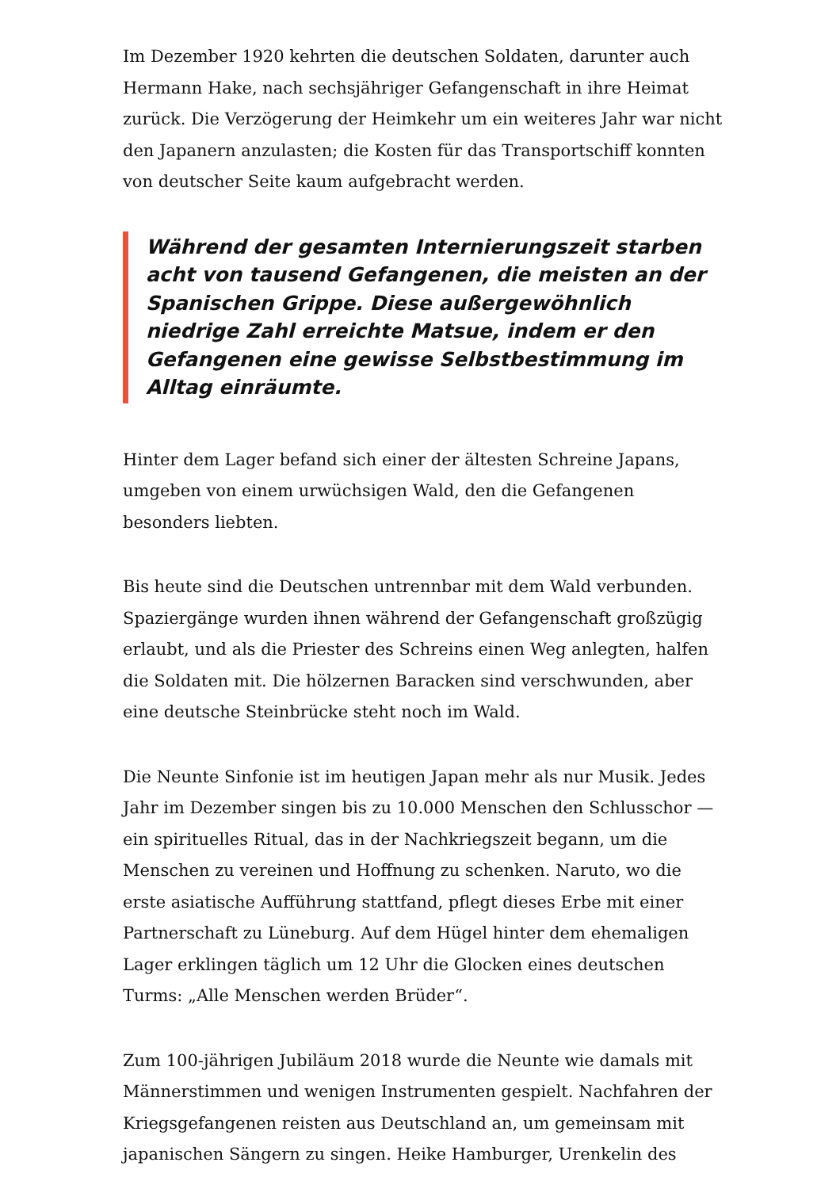Im Dezember 1920 kehrten die deutschen Soldaten, darunter auch Hermann Hake, nach sechsjähriger Gefangenschaft in ihre Heimat zurück. Die Verzögerung der Heimkehr um ein weiteres Jahr war nicht den Japanern anzulasten; die Kosten für das Transportschiff konnten von deutscher Seite kaum aufgebracht werden.
Während der gesamten Internierungszeit starben acht von tausend Gefangenen, die meisten an der Spanischen Grippe. Diese außergewöhnlich niedrige Zahl erreichte Matsue, indem er den Gefangenen eine gewisse Selbstbestimmung im Alltag einräumte.
Hinter dem Lager befand sich einer der ältesten Schreine Japans, umgeben von einem urwüchsigen Wald, den die Gefangenen besonders liebten.
Bis heute sind die Deutschen untrennbar mit dem Wald verbunden. Spaziergänge wurden ihnen während der Gefangenschaft großzügig erlaubt, und als die Priester des Schreins einen Weg anlegten, halfen die Soldaten mit. Die hölzernen Baracken sind verschwunden, aber eine deutsche Steinbrücke steht noch im Wald.
Die Neunte Sinfonie ist im heutigen Japan mehr als nur Musik. Jedes Jahr im Dezember singen bis zu 10.000 Menschen den Schlusschor — ein spirituelles Ritual, das in der Nachkriegszeit begann, um die Menschen zu vereinen und Hoffnung zu schenken. Naruto, wo die erste asiatische Aufführung stattfand, pflegt dieses Erbe mit einer Partnerschaft zu Lüneburg. Auf dem Hügel hinter dem ehemaligen Lager erklingen täglich um 12 Uhr die Glocken eines deutschen Turms: „Alle Menschen werden Brüder“.
Zum 100-jährigen Jubiläum 2018 wurde die Neunte wie damals mit Männerstimmen und wenigen Instrumenten gespielt. Nachfahren der Kriegsgefangenen reisten aus Deutschland an, um gemeinsam mit japanischen Sängern zu singen. Heike Hamburger, Urenkelin des